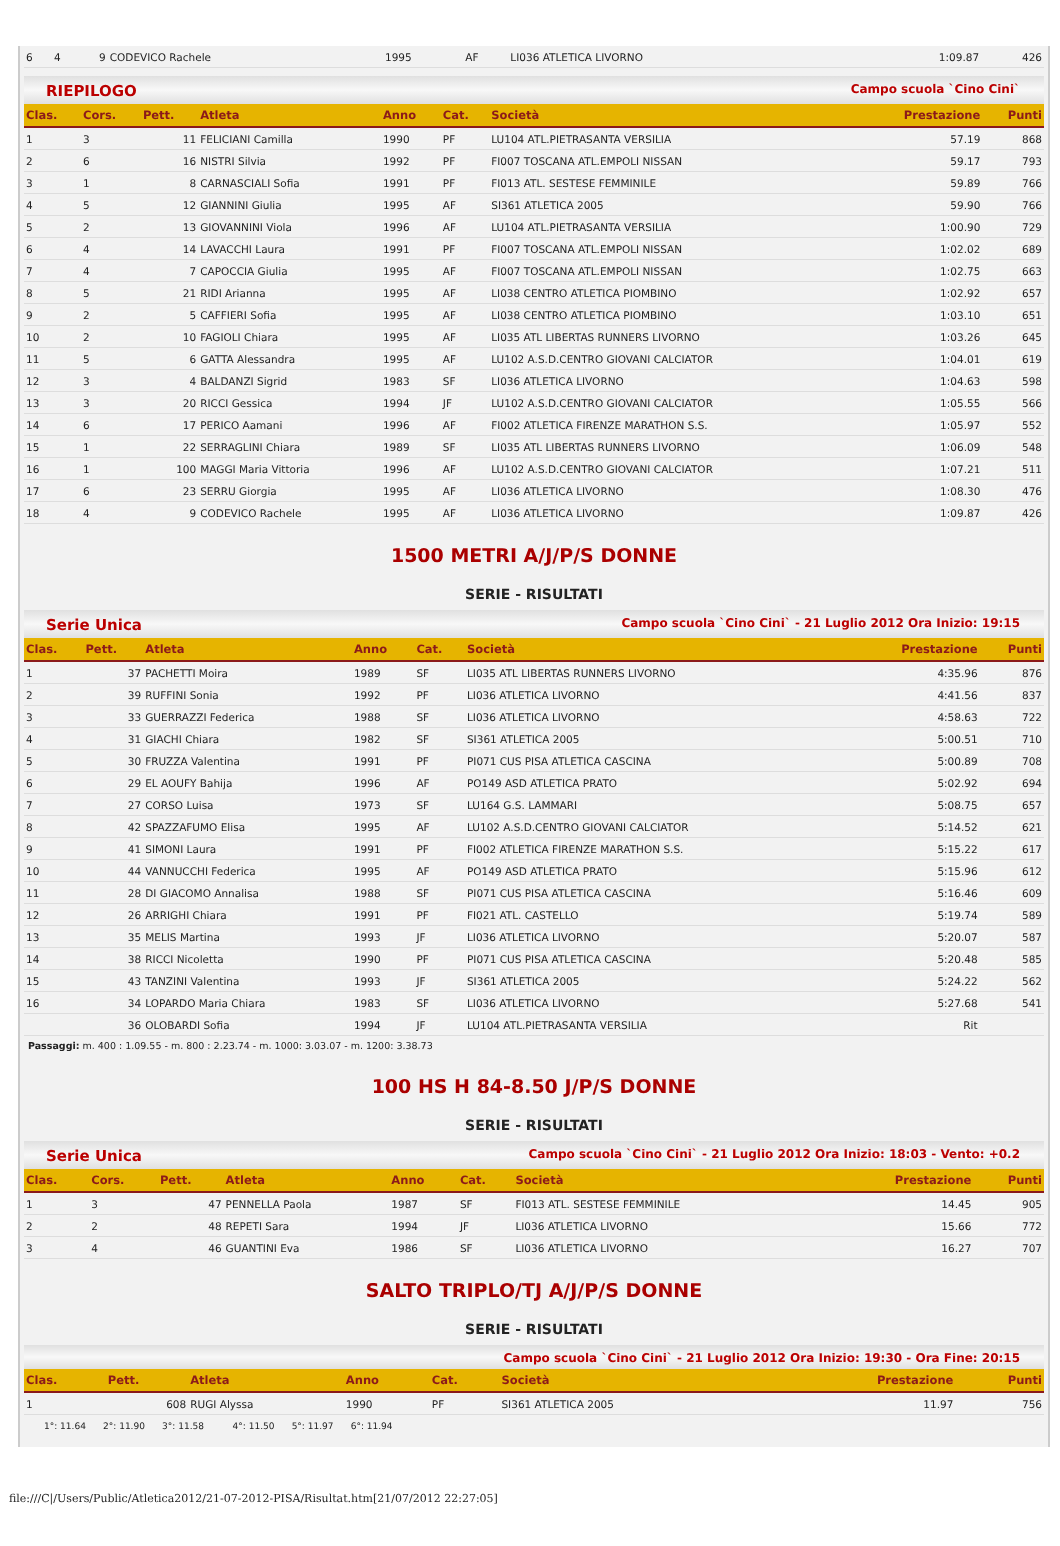| 6 | 4 | 9 | CODEVICO Rachele | 1995 | AF | LI036 ATLETICA LIVORNO | 1:09.87 | 426 |
RIEPILOGO Campo scuola `Cino Cini`
| Clas. | Cors. | Pett. | Atleta | Anno | Cat. | Società | Prestazione | Punti |
| --- | --- | --- | --- | --- | --- | --- | --- | --- |
| 1 | 3 | 11 | FELICIANI Camilla | 1990 | PF | LU104 ATL.PIETRASANTA VERSILIA | 57.19 | 868 |
| 2 | 6 | 16 | NISTRI Silvia | 1992 | PF | FI007 TOSCANA ATL.EMPOLI NISSAN | 59.17 | 793 |
| 3 | 1 | 8 | CARNASCIALI Sofia | 1991 | PF | FI013 ATL. SESTESE FEMMINILE | 59.89 | 766 |
| 4 | 5 | 12 | GIANNINI Giulia | 1995 | AF | SI361 ATLETICA 2005 | 59.90 | 766 |
| 5 | 2 | 13 | GIOVANNINI Viola | 1996 | AF | LU104 ATL.PIETRASANTA VERSILIA | 1:00.90 | 729 |
| 6 | 4 | 14 | LAVACCHI Laura | 1991 | PF | FI007 TOSCANA ATL.EMPOLI NISSAN | 1:02.02 | 689 |
| 7 | 4 | 7 | CAPOCCIA Giulia | 1995 | AF | FI007 TOSCANA ATL.EMPOLI NISSAN | 1:02.75 | 663 |
| 8 | 5 | 21 | RIDI Arianna | 1995 | AF | LI038 CENTRO ATLETICA PIOMBINO | 1:02.92 | 657 |
| 9 | 2 | 5 | CAFFIERI Sofia | 1995 | AF | LI038 CENTRO ATLETICA PIOMBINO | 1:03.10 | 651 |
| 10 | 2 | 10 | FAGIOLI Chiara | 1995 | AF | LI035 ATL LIBERTAS RUNNERS LIVORNO | 1:03.26 | 645 |
| 11 | 5 | 6 | GATTA Alessandra | 1995 | AF | LU102 A.S.D.CENTRO GIOVANI CALCIATOR | 1:04.01 | 619 |
| 12 | 3 | 4 | BALDANZI Sigrid | 1983 | SF | LI036 ATLETICA LIVORNO | 1:04.63 | 598 |
| 13 | 3 | 20 | RICCI Gessica | 1994 | JF | LU102 A.S.D.CENTRO GIOVANI CALCIATOR | 1:05.55 | 566 |
| 14 | 6 | 17 | PERICO Aamani | 1996 | AF | FI002 ATLETICA FIRENZE MARATHON S.S. | 1:05.97 | 552 |
| 15 | 1 | 22 | SERRAGLINI Chiara | 1989 | SF | LI035 ATL LIBERTAS RUNNERS LIVORNO | 1:06.09 | 548 |
| 16 | 1 | 100 | MAGGI Maria Vittoria | 1996 | AF | LU102 A.S.D.CENTRO GIOVANI CALCIATOR | 1:07.21 | 511 |
| 17 | 6 | 23 | SERRU Giorgia | 1995 | AF | LI036 ATLETICA LIVORNO | 1:08.30 | 476 |
| 18 | 4 | 9 | CODEVICO Rachele | 1995 | AF | LI036 ATLETICA LIVORNO | 1:09.87 | 426 |
1500 METRI A/J/P/S DONNE
SERIE - RISULTATI
Serie Unica Campo scuola `Cino Cini` - 21 Luglio 2012 Ora Inizio: 19:15
| Clas. | Pett. | Atleta | Anno | Cat. | Società | Prestazione | Punti |
| --- | --- | --- | --- | --- | --- | --- | --- |
| 1 | 37 | PACHETTI Moira | 1989 | SF | LI035 ATL LIBERTAS RUNNERS LIVORNO | 4:35.96 | 876 |
| 2 | 39 | RUFFINI Sonia | 1992 | PF | LI036 ATLETICA LIVORNO | 4:41.56 | 837 |
| 3 | 33 | GUERRAZZI Federica | 1988 | SF | LI036 ATLETICA LIVORNO | 4:58.63 | 722 |
| 4 | 31 | GIACHI Chiara | 1982 | SF | SI361 ATLETICA 2005 | 5:00.51 | 710 |
| 5 | 30 | FRUZZA Valentina | 1991 | PF | PI071 CUS PISA ATLETICA CASCINA | 5:00.89 | 708 |
| 6 | 29 | EL AOUFY Bahija | 1996 | AF | PO149 ASD ATLETICA PRATO | 5:02.92 | 694 |
| 7 | 27 | CORSO Luisa | 1973 | SF | LU164 G.S. LAMMARI | 5:08.75 | 657 |
| 8 | 42 | SPAZZAFUMO Elisa | 1995 | AF | LU102 A.S.D.CENTRO GIOVANI CALCIATOR | 5:14.52 | 621 |
| 9 | 41 | SIMONI Laura | 1991 | PF | FI002 ATLETICA FIRENZE MARATHON S.S. | 5:15.22 | 617 |
| 10 | 44 | VANNUCCHI Federica | 1995 | AF | PO149 ASD ATLETICA PRATO | 5:15.96 | 612 |
| 11 | 28 | DI GIACOMO Annalisa | 1988 | SF | PI071 CUS PISA ATLETICA CASCINA | 5:16.46 | 609 |
| 12 | 26 | ARRIGHI Chiara | 1991 | PF | FI021 ATL. CASTELLO | 5:19.74 | 589 |
| 13 | 35 | MELIS Martina | 1993 | JF | LI036 ATLETICA LIVORNO | 5:20.07 | 587 |
| 14 | 38 | RICCI Nicoletta | 1990 | PF | PI071 CUS PISA ATLETICA CASCINA | 5:20.48 | 585 |
| 15 | 43 | TANZINI Valentina | 1993 | JF | SI361 ATLETICA 2005 | 5:24.22 | 562 |
| 16 | 34 | LOPARDO Maria Chiara | 1983 | SF | LI036 ATLETICA LIVORNO | 5:27.68 | 541 |
| | 36 | OLOBARDI Sofia | 1994 | JF | LU104 ATL.PIETRASANTA VERSILIA | Rit | |
Passaggi: m. 400 : 1.09.55 - m. 800 : 2.23.74 - m. 1000: 3.03.07 - m. 1200: 3.38.73
100 HS H 84-8.50 J/P/S DONNE
SERIE - RISULTATI
Serie Unica Campo scuola `Cino Cini` - 21 Luglio 2012 Ora Inizio: 18:03 - Vento: +0.2
| Clas. | Cors. | Pett. | Atleta | Anno | Cat. | Società | Prestazione | Punti |
| --- | --- | --- | --- | --- | --- | --- | --- | --- |
| 1 | 3 | 47 | PENNELLA Paola | 1987 | SF | FI013 ATL. SESTESE FEMMINILE | 14.45 | 905 |
| 2 | 2 | 48 | REPETI Sara | 1994 | JF | LI036 ATLETICA LIVORNO | 15.66 | 772 |
| 3 | 4 | 46 | GUANTINI Eva | 1986 | SF | LI036 ATLETICA LIVORNO | 16.27 | 707 |
SALTO TRIPLO/TJ A/J/P/S DONNE
SERIE - RISULTATI
Campo scuola `Cino Cini` - 21 Luglio 2012 Ora Inizio: 19:30 - Ora Fine: 20:15
| Clas. | Pett. | Atleta | Anno | Cat. | Società | Prestazione | Punti |
| --- | --- | --- | --- | --- | --- | --- | --- |
| 1 | 608 | RUGI Alyssa | 1990 | PF | SI361 ATLETICA 2005 | 11.97 | 756 |
1°: 11.64 2°: 11.90 3°: 11.58 4°: 11.50 5°: 11.97 6°: 11.94
file:///C|/Users/Public/Atletica2012/21-07-2012-PISA/Risultat.htm[21/07/2012 22:27:05]